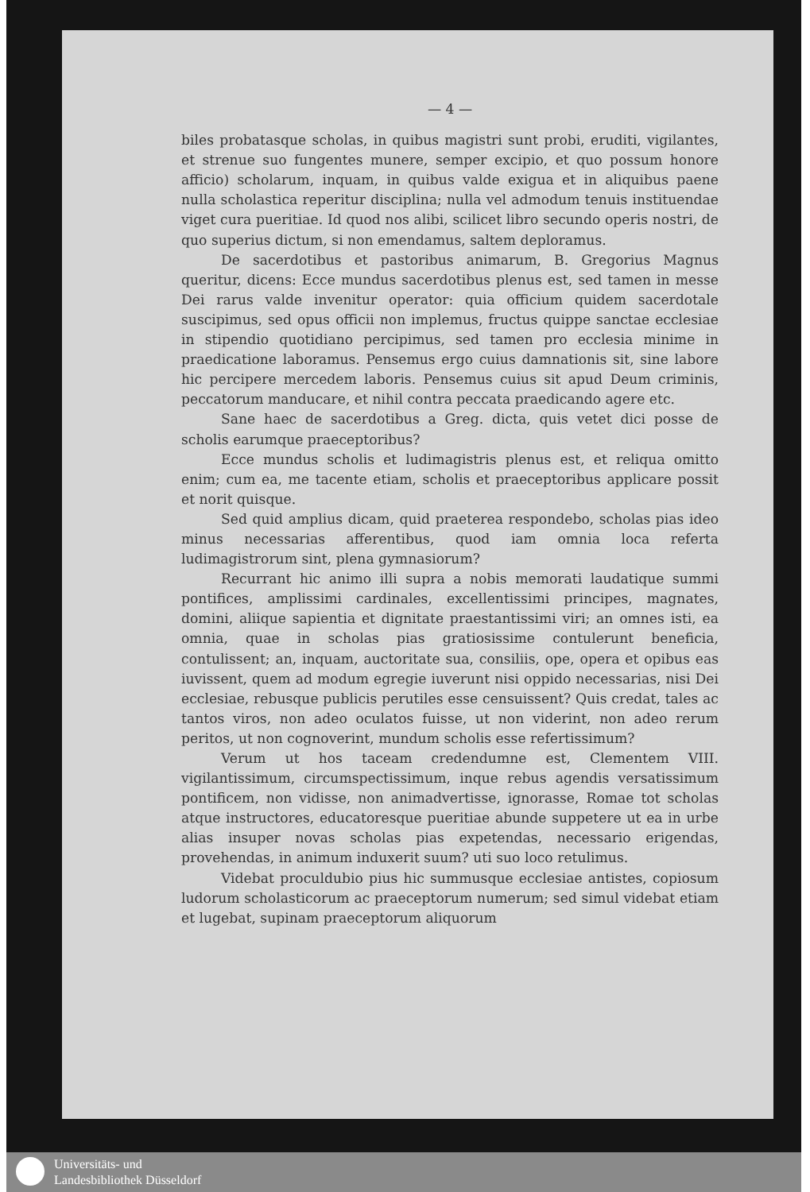— 4 —
biles probatasque scholas, in quibus magistri sunt probi, eruditi, vigilantes, et strenue suo fungentes munere, semper excipio, et quo possum honore afficio) scholarum, inquam, in quibus valde exigua et in aliquibus paene nulla scholastica reperitur disciplina; nulla vel admodum tenuis instituendae viget cura pueritiae. Id quod nos alibi, scilicet libro secundo operis nostri, de quo superius dictum, si non emendamus, saltem deploramus.
De sacerdotibus et pastoribus animarum, B. Gregorius Magnus queritur, dicens: Ecce mundus sacerdotibus plenus est, sed tamen in messe Dei rarus valde invenitur operator: quia officium quidem sacerdotale suscipimus, sed opus officii non implemus, fructus quippe sanctae ecclesiae in stipendio quotidiano percipimus, sed tamen pro ecclesia minime in praedicatione laboramus. Pensemus ergo cuius damnationis sit, sine labore hic percipere mercedem laboris. Pensemus cuius sit apud Deum criminis, peccatorum manducare, et nihil contra peccata praedicando agere etc.
Sane haec de sacerdotibus a Greg. dicta, quis vetet dici posse de scholis earumque praeceptoribus?
Ecce mundus scholis et ludimagistris plenus est, et reliqua omitto enim; cum ea, me tacente etiam, scholis et praeceptoribus applicare possit et norit quisque.
Sed quid amplius dicam, quid praeterea respondebo, scholas pias ideo minus necessarias afferentibus, quod iam omnia loca referta ludimagistrorum sint, plena gymnasiorum?
Recurrant hic animo illi supra a nobis memorati laudatique summi pontifices, amplissimi cardinales, excellentissimi principes, magnates, domini, aliique sapientia et dignitate praestantissimi viri; an omnes isti, ea omnia, quae in scholas pias gratiosissime contulerunt beneficia, contulissent; an, inquam, auctoritate sua, consiliis, ope, opera et opibus eas iuvissent, quem ad modum egregie iuverunt nisi oppido necessarias, nisi Dei ecclesiae, rebusque publicis perutiles esse censuissent? Quis credat, tales ac tantos viros, non adeo oculatos fuisse, ut non viderint, non adeo rerum peritos, ut non cognoverint, mundum scholis esse refertissimum?
Verum ut hos taceam credendumne est, Clementem VIII. vigilantissimum, circumspectissimum, inque rebus agendis versatissimum pontificem, non vidisse, non animadvertisse, ignorasse, Romae tot scholas atque instructores, educatoresque pueritiae abunde suppetere ut ea in urbe alias insuper novas scholas pias expetendas, necessario erigendas, provehendas, in animum induxerit suum? uti suo loco retulimus.
Videbat proculdubio pius hic summusque ecclesiae antistes, copiosum ludorum scholasticorum ac praeceptorum numerum; sed simul videbat etiam et lugebat, supinam praeceptorum aliquorum
Universitäts- und
Landesbibliothek Düsseldorf